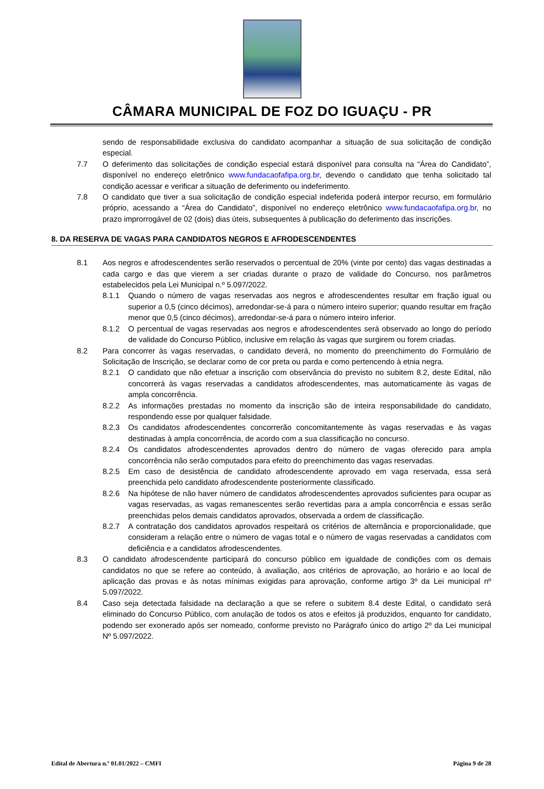CÂMARA MUNICIPAL DE FOZ DO IGUAÇU - PR
sendo de responsabilidade exclusiva do candidato acompanhar a situação de sua solicitação de condição especial.
7.7 O deferimento das solicitações de condição especial estará disponível para consulta na “Área do Candidato”, disponível no endereço eletrônico www.fundacaofafipa.org.br, devendo o candidato que tenha solicitado tal condição acessar e verificar a situação de deferimento ou indeferimento.
7.8 O candidato que tiver a sua solicitação de condição especial indeferida poderá interpor recurso, em formulário próprio, acessando a “Área do Candidato”, disponível no endereço eletrônico www.fundacaofafipa.org.br, no prazo improrrogável de 02 (dois) dias úteis, subsequentes à publicação do deferimento das inscrições.
8. DA RESERVA DE VAGAS PARA CANDIDATOS NEGROS E AFRODESCENDENTES
8.1 Aos negros e afrodescendentes serão reservados o percentual de 20% (vinte por cento) das vagas destinadas a cada cargo e das que vierem a ser criadas durante o prazo de validade do Concurso, nos parâmetros estabelecidos pela Lei Municipal n.º 5.097/2022.
8.1.1 Quando o número de vagas reservadas aos negros e afrodescendentes resultar em fração igual ou superior a 0,5 (cinco décimos), arredondar-se-á para o número inteiro superior; quando resultar em fração menor que 0,5 (cinco décimos), arredondar-se-á para o número inteiro inferior.
8.1.2 O percentual de vagas reservadas aos negros e afrodescendentes será observado ao longo do período de validade do Concurso Público, inclusive em relação às vagas que surgirem ou forem criadas.
8.2 Para concorrer às vagas reservadas, o candidato deverá, no momento do preenchimento do Formulário de Solicitação de Inscrição, se declarar como de cor preta ou parda e como pertencendo à etnia negra.
8.2.1 O candidato que não efetuar a inscrição com observância do previsto no subitem 8.2, deste Edital, não concorrerá às vagas reservadas a candidatos afrodescendentes, mas automaticamente às vagas de ampla concorrência.
8.2.2 As informações prestadas no momento da inscrição são de inteira responsabilidade do candidato, respondendo esse por qualquer falsidade.
8.2.3 Os candidatos afrodescendentes concorrerão concomitantemente às vagas reservadas e às vagas destinadas à ampla concorrência, de acordo com a sua classificação no concurso.
8.2.4 Os candidatos afrodescendentes aprovados dentro do número de vagas oferecido para ampla concorrência não serão computados para efeito do preenchimento das vagas reservadas.
8.2.5 Em caso de desistência de candidato afrodescendente aprovado em vaga reservada, essa será preenchida pelo candidato afrodescendente posteriormente classificado.
8.2.6 Na hipótese de não haver número de candidatos afrodescendentes aprovados suficientes para ocupar as vagas reservadas, as vagas remanescentes serão revertidas para a ampla concorrência e essas serão preenchidas pelos demais candidatos aprovados, observada a ordem de classificação.
8.2.7 A contratação dos candidatos aprovados respeitará os critérios de alternância e proporcionalidade, que consideram a relação entre o número de vagas total e o número de vagas reservadas a candidatos com deficiência e a candidatos afrodescendentes.
8.3 O candidato afrodescendente participará do concurso público em igualdade de condições com os demais candidatos no que se refere ao conteúdo, à avaliação, aos critérios de aprovação, ao horário e ao local de aplicação das provas e às notas mínimas exigidas para aprovação, conforme artigo 3º da Lei municipal nº 5.097/2022.
8.4 Caso seja detectada falsidade na declaração a que se refere o subitem 8.4 deste Edital, o candidato será eliminado do Concurso Público, com anulação de todos os atos e efeitos já produzidos, enquanto for candidato, podendo ser exonerado após ser nomeado, conforme previsto no Parágrafo único do artigo 2º da Lei municipal Nº 5.097/2022.
Edital de Abertura n.º 01.01/2022 – CMFI Página 9 de 28